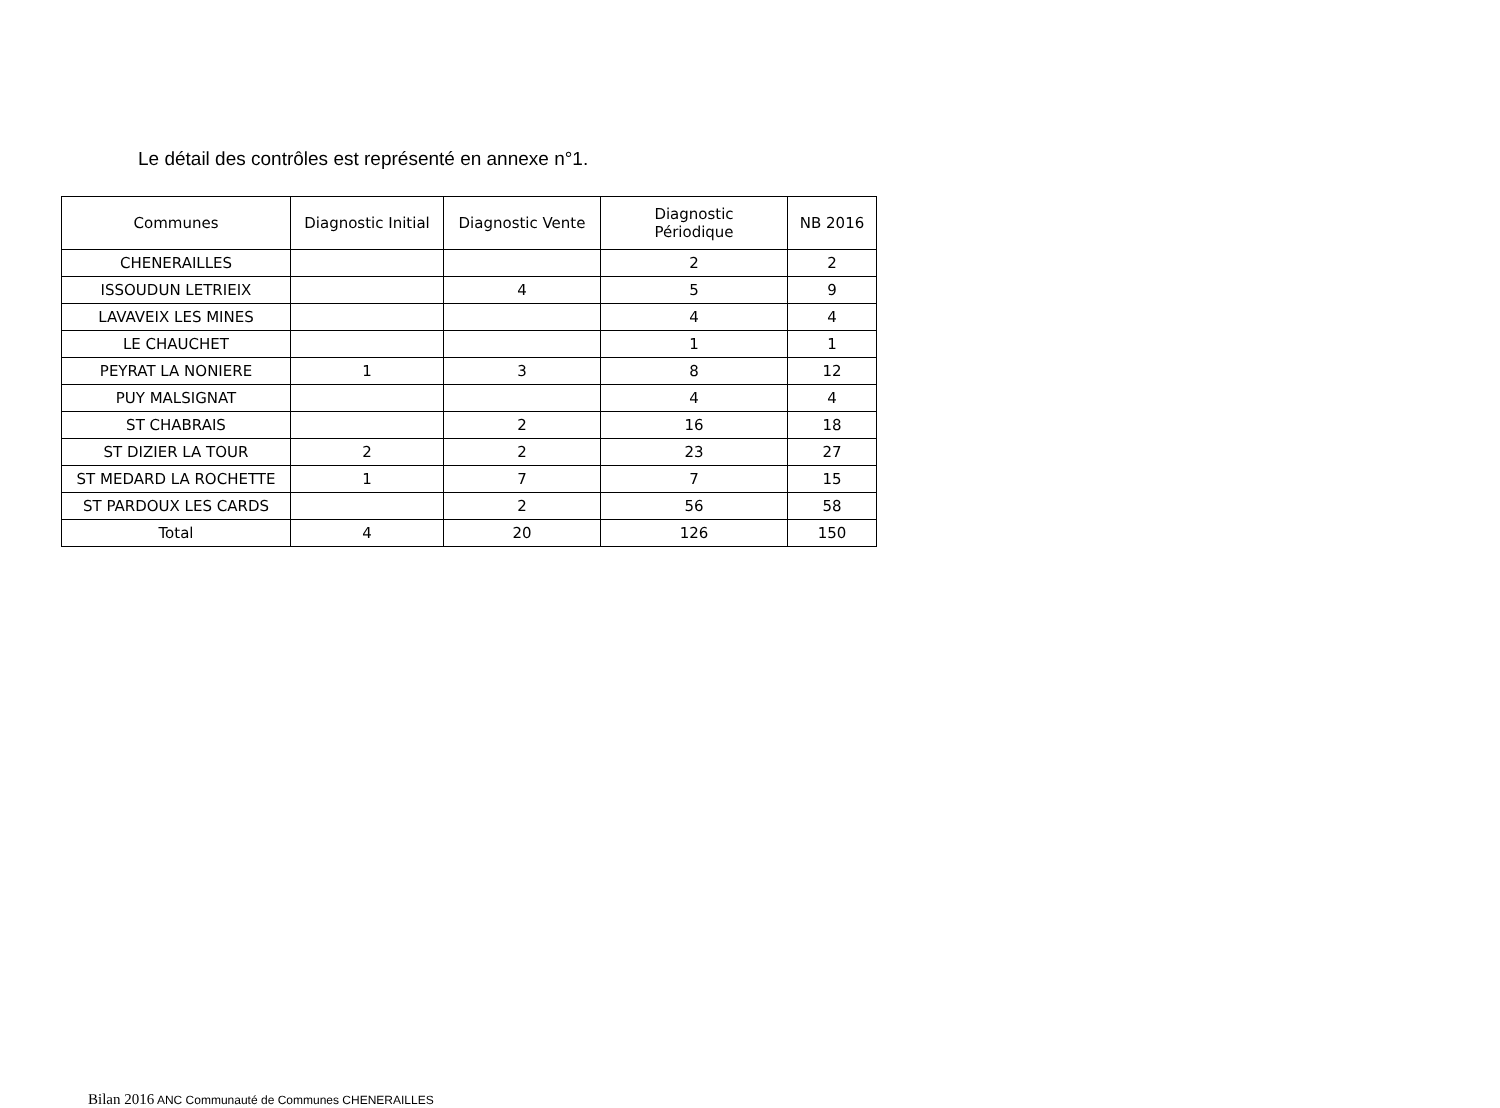Le détail des contrôles est représenté en annexe n°1.
| Communes | Diagnostic Initial | Diagnostic Vente | Diagnostic Périodique | NB 2016 |
| --- | --- | --- | --- | --- |
| CHENERAILLES | | | 2 | 2 |
| ISSOUDUN LETRIEIX | | 4 | 5 | 9 |
| LAVAVEIX LES MINES | | | 4 | 4 |
| LE CHAUCHET | | | 1 | 1 |
| PEYRAT LA NONIERE | 1 | 3 | 8 | 12 |
| PUY MALSIGNAT | | | 4 | 4 |
| ST CHABRAIS | | 2 | 16 | 18 |
| ST DIZIER LA TOUR | 2 | 2 | 23 | 27 |
| ST MEDARD LA ROCHETTE | 1 | 7 | 7 | 15 |
| ST PARDOUX LES CARDS | | 2 | 56 | 58 |
| Total | 4 | 20 | 126 | 150 |
Bilan 2016 ANC Communauté de Communes CHENERAILLES